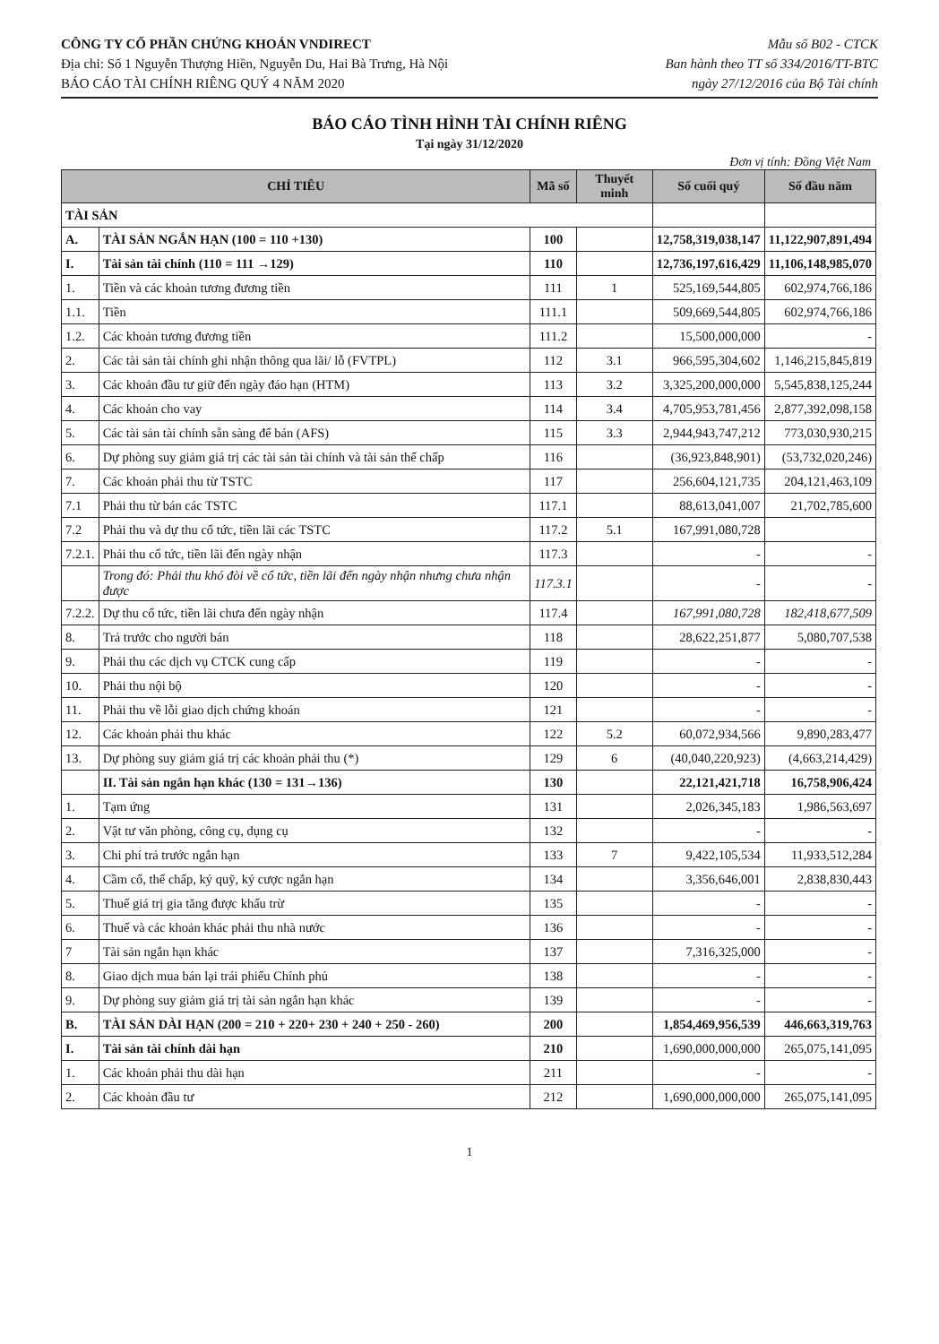CÔNG TY CỔ PHẦN CHỨNG KHOÁN VNDIRECT
Địa chỉ: Số 1 Nguyễn Thượng Hiền, Nguyễn Du, Hai Bà Trưng, Hà Nội
BÁO CÁO TÀI CHÍNH RIÊNG QUÝ 4 NĂM 2020
Mẫu số B02 - CTCK
Ban hành theo TT số 334/2016/TT-BTC
ngày 27/12/2016 của Bộ Tài chính
BÁO CÁO TÌNH HÌNH TÀI CHÍNH RIÊNG
Tại ngày 31/12/2020
Đơn vị tính: Đồng Việt Nam
| CHỈ TIÊU | | Mã số | Thuyết minh | Số cuối quý | Số đầu năm |
| --- | --- | --- | --- | --- | --- |
| TÀI SẢN | | | | | |
| A. | TÀI SẢN NGẮN HẠN (100 = 110 +130) | 100 | | 12,758,319,038,147 | 11,122,907,891,494 |
| I. | Tài sản tài chính (110 = 111 →129) | 110 | | 12,736,197,616,429 | 11,106,148,985,070 |
| 1. | Tiền và các khoản tương đương tiền | 111 | 1 | 525,169,544,805 | 602,974,766,186 |
| 1.1. | Tiền | 111.1 | | 509,669,544,805 | 602,974,766,186 |
| 1.2. | Các khoản tương đương tiền | 111.2 | | 15,500,000,000 | - |
| 2. | Các tài sản tài chính ghi nhận thông qua lãi/ lỗ (FVTPL) | 112 | 3.1 | 966,595,304,602 | 1,146,215,845,819 |
| 3. | Các khoản đầu tư giữ đến ngày đáo hạn (HTM) | 113 | 3.2 | 3,325,200,000,000 | 5,545,838,125,244 |
| 4. | Các khoản cho vay | 114 | 3.4 | 4,705,953,781,456 | 2,877,392,098,158 |
| 5. | Các tài sản tài chính sẵn sàng để bán (AFS) | 115 | 3.3 | 2,944,943,747,212 | 773,030,930,215 |
| 6. | Dự phòng suy giảm giá trị các tài sản tài chính và tài sản thế chấp | 116 | | (36,923,848,901) | (53,732,020,246) |
| 7. | Các khoản phải thu từ TSTC | 117 | | 256,604,121,735 | 204,121,463,109 |
| 7.1 | Phải thu từ bán các TSTC | 117.1 | | 88,613,041,007 | 21,702,785,600 |
| 7.2 | Phải thu và dự thu cổ tức, tiền lãi các TSTC | 117.2 | 5.1 | 167,991,080,728 | |
| 7.2.1. | Phải thu cổ tức, tiền lãi đến ngày nhận | 117.3 | | - | - |
| | Trong đó: Phải thu khó đòi về cổ tức, tiền lãi đến ngày nhận nhưng chưa nhận được | 117.3.1 | | - | - |
| 7.2.2. | Dự thu cổ tức, tiền lãi chưa đến ngày nhận | 117.4 | | 167,991,080,728 | 182,418,677,509 |
| 8. | Trả trước cho người bán | 118 | | 28,622,251,877 | 5,080,707,538 |
| 9. | Phải thu các dịch vụ CTCK cung cấp | 119 | | - | - |
| 10. | Phải thu nội bộ | 120 | | - | - |
| 11. | Phải thu về lỗi giao dịch chứng khoán | 121 | | - | - |
| 12. | Các khoản phải thu khác | 122 | 5.2 | 60,072,934,566 | 9,890,283,477 |
| 13. | Dự phòng suy giảm giá trị các khoản phải thu (*) | 129 | 6 | (40,040,220,923) | (4,663,214,429) |
| | II. Tài sản ngắn hạn khác (130 = 131→136) | 130 | | 22,121,421,718 | 16,758,906,424 |
| 1. | Tạm ứng | 131 | | 2,026,345,183 | 1,986,563,697 |
| 2. | Vật tư văn phòng, công cụ, dụng cụ | 132 | | - | - |
| 3. | Chi phí trả trước ngắn hạn | 133 | 7 | 9,422,105,534 | 11,933,512,284 |
| 4. | Cầm cố, thế chấp, ký quỹ, ký cược ngắn hạn | 134 | | 3,356,646,001 | 2,838,830,443 |
| 5. | Thuế giá trị gia tăng được khấu trừ | 135 | | - | - |
| 6. | Thuế và các khoản khác phải thu nhà nước | 136 | | - | - |
| 7 | Tài sản ngắn hạn khác | 137 | | 7,316,325,000 | - |
| 8. | Giao dịch mua bán lại trái phiếu Chính phủ | 138 | | - | - |
| 9. | Dự phòng suy giảm giá trị tài sản ngắn hạn khác | 139 | | - | - |
| B. | TÀI SẢN DÀI HẠN (200 = 210 + 220+ 230 + 240 + 250 - 260) | 200 | | 1,854,469,956,539 | 446,663,319,763 |
| I. | Tài sản tài chính dài hạn | 210 | | 1,690,000,000,000 | 265,075,141,095 |
| 1. | Các khoản phải thu dài hạn | 211 | | - | - |
| 2. | Các khoản đầu tư | 212 | | 1,690,000,000,000 | 265,075,141,095 |
1